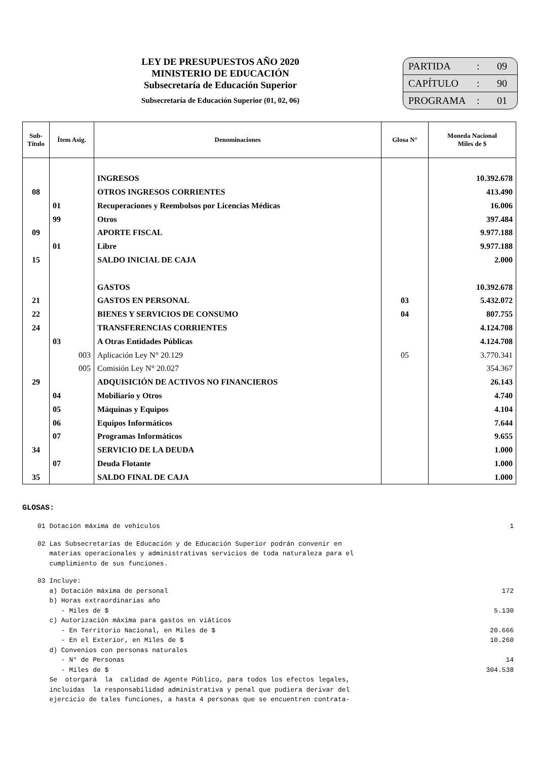LEY DE PRESUPUESTOS AÑO 2020
MINISTERIO DE EDUCACIÓN
Subsecretaría de Educación Superior
Subsecretaría de Educación Superior (01, 02, 06)
PARTIDA: 09
CAPÍTULO: 90
PROGRAMA: 01
| Sub- Título | Ítem Asig. | Denominaciones | Glosa N° | Moneda Nacional Miles de $ |
| --- | --- | --- | --- | --- |
| | | INGRESOS | | 10.392.678 |
| 08 | | OTROS INGRESOS CORRIENTES | | 413.490 |
| | 01 | Recuperaciones y Reembolsos por Licencias Médicas | | 16.006 |
| | 99 | Otros | | 397.484 |
| 09 | | APORTE FISCAL | | 9.977.188 |
| | 01 | Libre | | 9.977.188 |
| 15 | | SALDO INICIAL DE CAJA | | 2.000 |
| | | GASTOS | | 10.392.678 |
| 21 | | GASTOS EN PERSONAL | 03 | 5.432.072 |
| 22 | | BIENES Y SERVICIOS DE CONSUMO | 04 | 807.755 |
| 24 | | TRANSFERENCIAS CORRIENTES | | 4.124.708 |
| | 03 | A Otras Entidades Públicas | | 4.124.708 |
| | 003 | Aplicación Ley N° 20.129 | 05 | 3.770.341 |
| | 005 | Comisión Ley N° 20.027 | | 354.367 |
| 29 | | ADQUISICIÓN DE ACTIVOS NO FINANCIEROS | | 26.143 |
| | 04 | Mobiliario y Otros | | 4.740 |
| | 05 | Máquinas y Equipos | | 4.104 |
| | 06 | Equipos Informáticos | | 7.644 |
| | 07 | Programas Informáticos | | 9.655 |
| 34 | | SERVICIO DE LA DEUDA | | 1.000 |
| | 07 | Deuda Flotante | | 1.000 |
| 35 | | SALDO FINAL DE CAJA | | 1.000 |
GLOSAS:
01 Dotación máxima de vehículos 1
02 Las Subsecretarías de Educación y de Educación Superior podrán convenir en materias operacionales y administrativas servicios de toda naturaleza para el cumplimiento de sus funciones.
03 Incluye:
a) Dotación máxima de personal 172
b) Horas extraordinarias año
- Miles de $ 5.130
c) Autorización máxima para gastos en viáticos
- En Territorio Nacional, en Miles de $ 20.666
- En el Exterior, en Miles de $ 10.260
d) Convenios con personas naturales
- N° de Personas 14
- Miles de $ 304.538
Se otorgará la calidad de Agente Público, para todos los efectos legales, incluidas la responsabilidad administrativa y penal que pudiera derivar del ejercicio de tales funciones, a hasta 4 personas que se encuentren contrata-